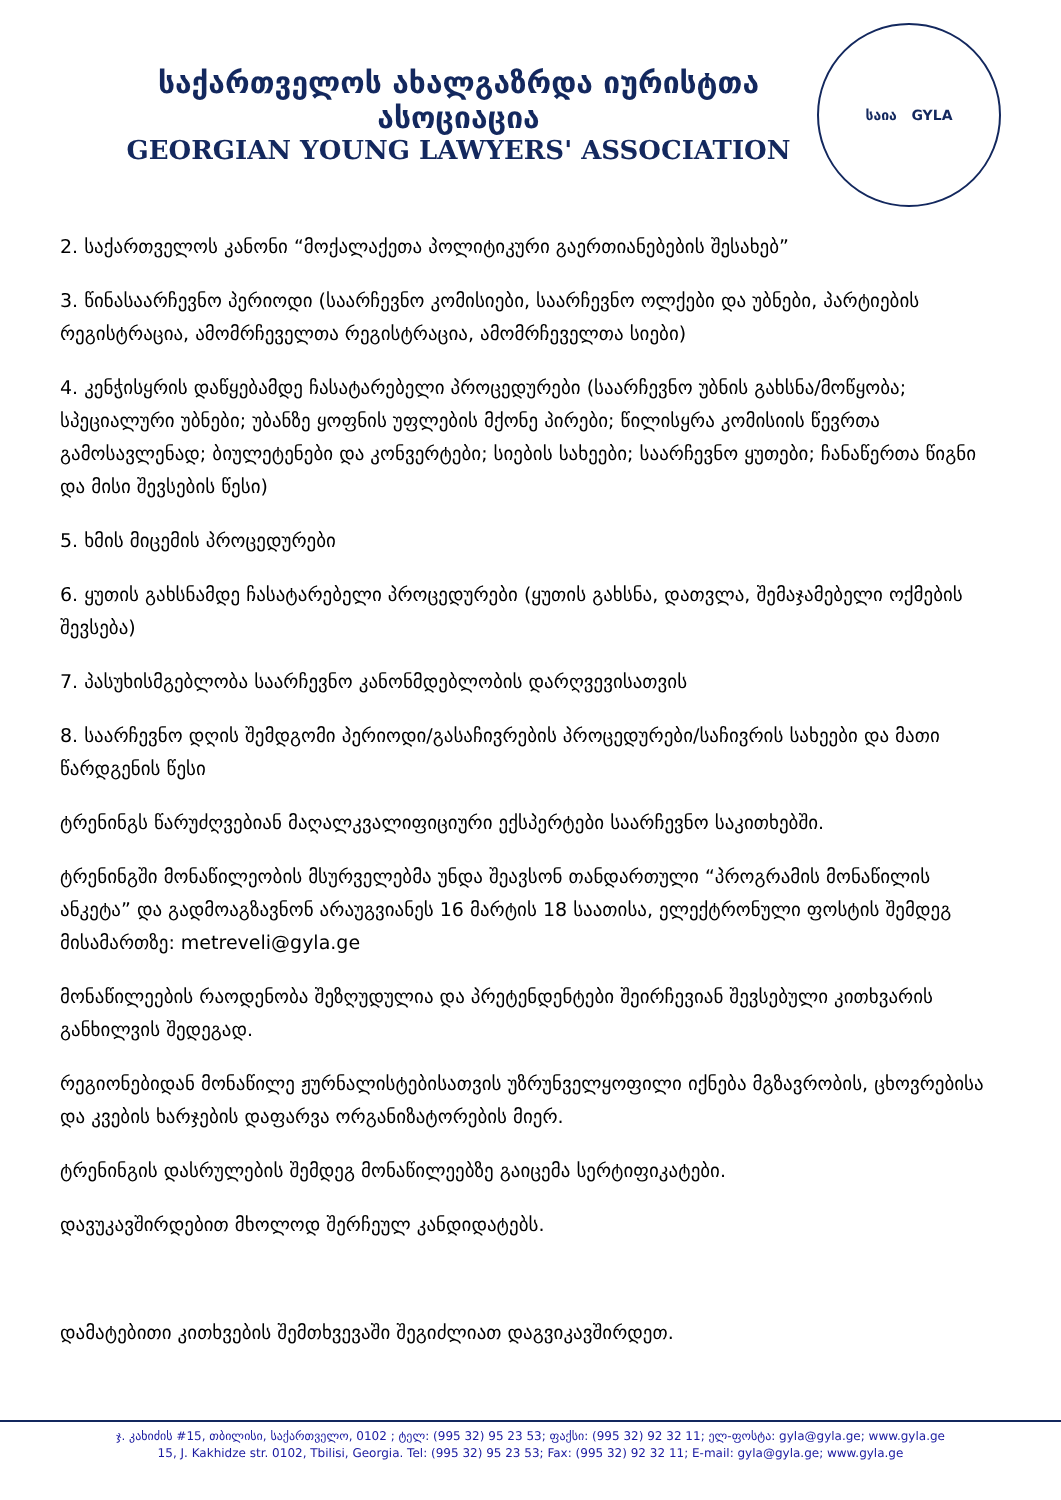საქართველოს ახალგაზრდა იურისტთა ასოციაცია
GEORGIAN YOUNG LAWYERS' ASSOCIATION
საია GYLA
2. საქართველოს კანონი “მოქალაქეთა პოლიტიკური გაერთიანებების შესახებ”
3. წინასაარჩევნო პერიოდი (საარჩევნო კომისიები, საარჩევნო ოლქები და უბნები, პარტიების რეგისტრაცია, ამომრჩეველთა რეგისტრაცია, ამომრჩეველთა სიები)
4. კენჭისყრის დაწყებამდე ჩასატარებელი პროცედურები (საარჩევნო უბნის გახსნა/მოწყობა; სპეციალური უბნები; უბანზე ყოფნის უფლების მქონე პირები; წილისყრა კომისიის წევრთა გამოსავლენად; ბიულეტენები და კონვერტები; სიების სახეები; საარჩევნო ყუთები; ჩანაწერთა წიგნი და მისი შევსების წესი)
5. ხმის მიცემის პროცედურები
6. ყუთის გახსნამდე ჩასატარებელი პროცედურები (ყუთის გახსნა, დათვლა, შემაჯამებელი ოქმების შევსება)
7. პასუხისმგებლობა საარჩევნო კანონმდებლობის დარღვევისათვის
8. საარჩევნო დღის შემდგომი პერიოდი/გასაჩივრების პროცედურები/საჩივრის სახეები და მათი წარდგენის წესი
ტრენინგს წარუძღვებიან მაღალკვალიფიციური ექსპერტები საარჩევნო საკითხებში.
ტრენინგში მონაწილეობის მსურველებმა უნდა შეავსონ თანდართული “პროგრამის მონაწილის ანკეტა” და გადმოაგზავნონ არაუგვიანეს 16 მარტის 18 საათისა, ელექტრონული ფოსტის შემდეგ მისამართზე: metreveli@gyla.ge
მონაწილეების რაოდენობა შეზღუდულია და პრეტენდენტები შეირჩევიან შევსებული კითხვარის განხილვის შედეგად.
რეგიონებიდან მონაწილე ჟურნალისტებისათვის უზრუნველყოფილი იქნება მგზავრობის, ცხოვრებისა და კვების ხარჯების დაფარვა ორგანიზატორების მიერ.
ტრენინგის დასრულების შემდეგ მონაწილეებზე გაიცემა სერტიფიკატები.
დავუკავშირდებით მხოლოდ შერჩეულ კანდიდატებს.
დამატებითი კითხვების შემთხვევაში შეგიძლიათ დაგვიკავშირდეთ.
ჯ. კახიძის #15, თბილისი, საქართველო, 0102 ; ტელ: (995 32) 95 23 53; ფაქსი: (995 32) 92 32 11; ელ-ფოსტა: gyla@gyla.ge; www.gyla.ge
15, J. Kakhidze str. 0102, Tbilisi, Georgia. Tel: (995 32) 95 23 53; Fax: (995 32) 92 32 11; E-mail: gyla@gyla.ge; www.gyla.ge